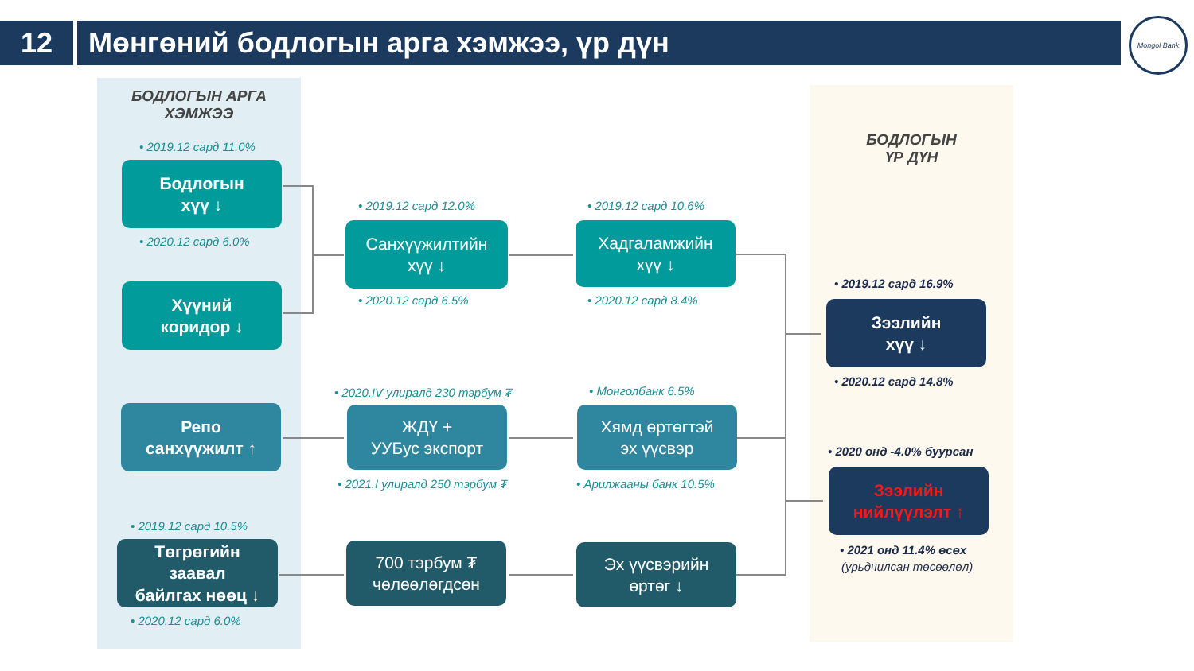12 Мөнгөний бодлогын арга хэмжээ, үр дүн
Mongol Bank
БОДЛОГЫН АРГА ХЭМЖЭЭ
БОДЛОГЫН
ҮР ДҮН
• 2019.12 сард 11.0%
Бодлогын
хүү ↓
• 2020.12 сард 6.0%
Хүүний
коридор ↓
Репо
санхүүжилт ↑
• 2019.12 сард 10.5%
Төгрөгийн
заавал
байлгах нөөц ↓
• 2020.12 сард 6.0%
• 2019.12 сард 12.0%
Санхүүжилтийн
хүү ↓
• 2020.12 сард 6.5%
• 2020.IV улиралд 230 тэрбум ₮
ЖДҮ +
УУБус экспорт
• 2021.I улиралд 250 тэрбум ₮
700 тэрбум ₮
чөлөөлөгдсөн
• 2019.12 сард 10.6%
Хадгаламжийн
хүү ↓
• 2020.12 сард 8.4%
• Монголбанк 6.5%
Хямд өртөгтэй
эх үүсвэр
• Арилжааны банк 10.5%
Эх үүсвэрийн
өртөг ↓
• 2019.12 сард 16.9%
Зээлийн
хүү ↓
• 2020.12 сард 14.8%
• 2020 онд -4.0% буурсан
Зээлийн
нийлүүлэлт ↑
• 2021 онд 11.4% өсөх
(урьдчилсан төсөөлөл)